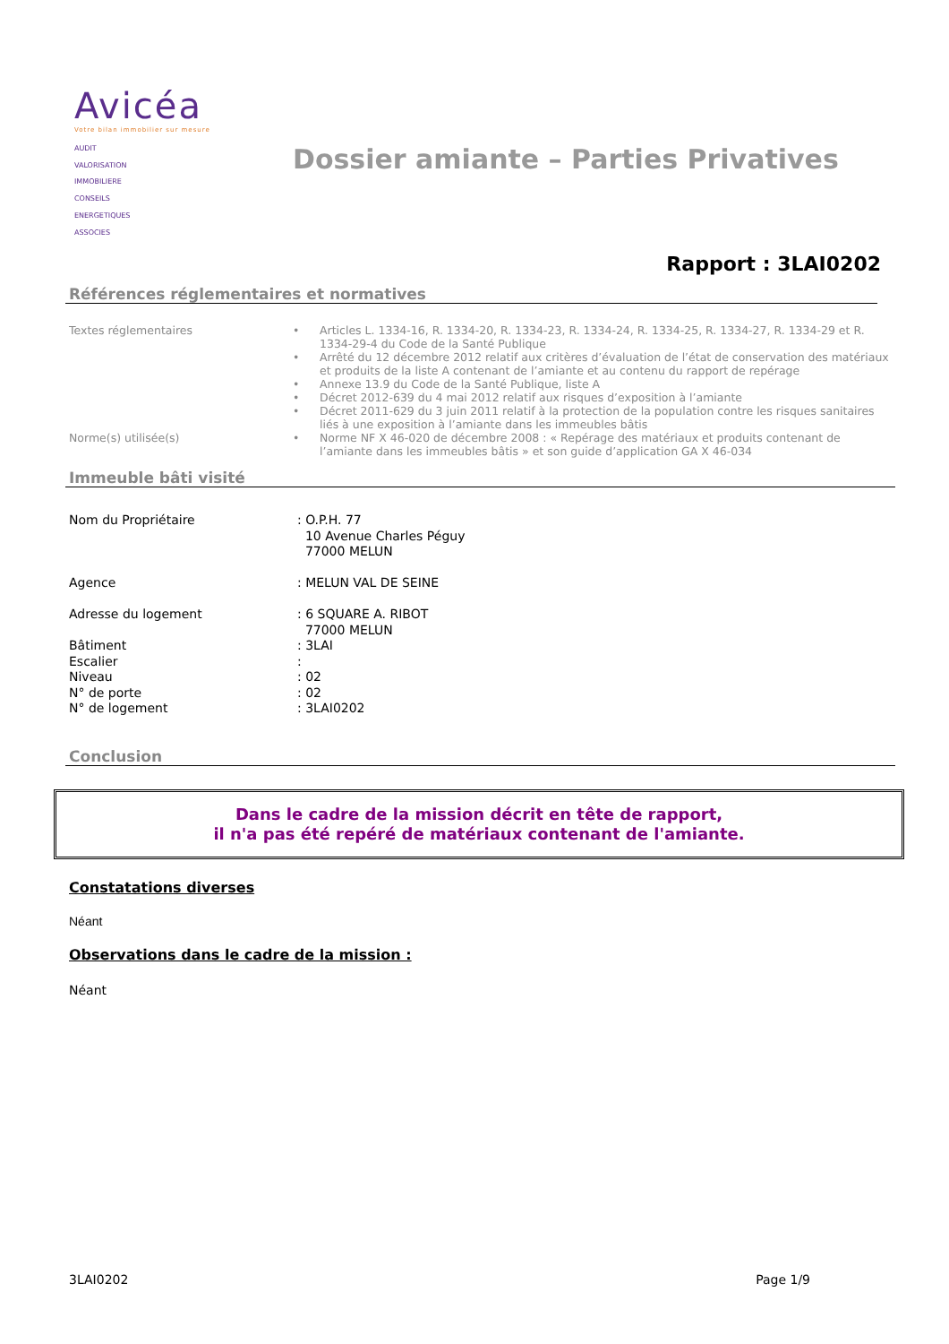Avicéa
Votre bilan immobilier sur mesure
AUDIT
VALORISATION
IMMOBILIERE
CONSEILS
ENERGETIQUES
ASSOCIES
Dossier amiante – Parties Privatives
Rapport : 3LAI0202
Références réglementaires et normatives
Textes réglementaires
•
Articles L. 1334-16, R. 1334-20, R. 1334-23, R. 1334-24, R. 1334-25, R. 1334-27, R. 1334-29 et R. 1334-29-4 du Code de la Santé Publique
•
Arrêté du 12 décembre 2012 relatif aux critères d’évaluation de l’état de conservation des matériaux et produits de la liste A contenant de l’amiante et au contenu du rapport de repérage
•
Annexe 13.9 du Code de la Santé Publique, liste A
•
Décret 2012-639 du 4 mai 2012 relatif aux risques d’exposition à l’amiante
•
Décret 2011-629 du 3 juin 2011 relatif à la protection de la population contre les risques sanitaires liés à une exposition à l’amiante dans les immeubles bâtis
Norme(s) utilisée(s)
•
Norme NF X 46-020 de décembre 2008 : « Repérage des matériaux et produits contenant de l’amiante dans les immeubles bâtis » et son guide d’application GA X 46-034
Immeuble bâti visité
Nom du Propriétaire
: O.P.H. 77
10 Avenue Charles Péguy
77000 MELUN
Agence
: MELUN VAL DE SEINE
Adresse du logement
: 6 SQUARE A. RIBOT
77000 MELUN
Bâtiment
: 3LAI
Escalier
:
Niveau
: 02
N° de porte
: 02
N° de logement
: 3LAI0202
Conclusion
Dans le cadre de la mission décrit en tête de rapport,
il n'a pas été repéré de matériaux contenant de l'amiante.
Constatations diverses
Néant
Observations dans le cadre de la mission :
Néant
3LAI0202 Page 1/9